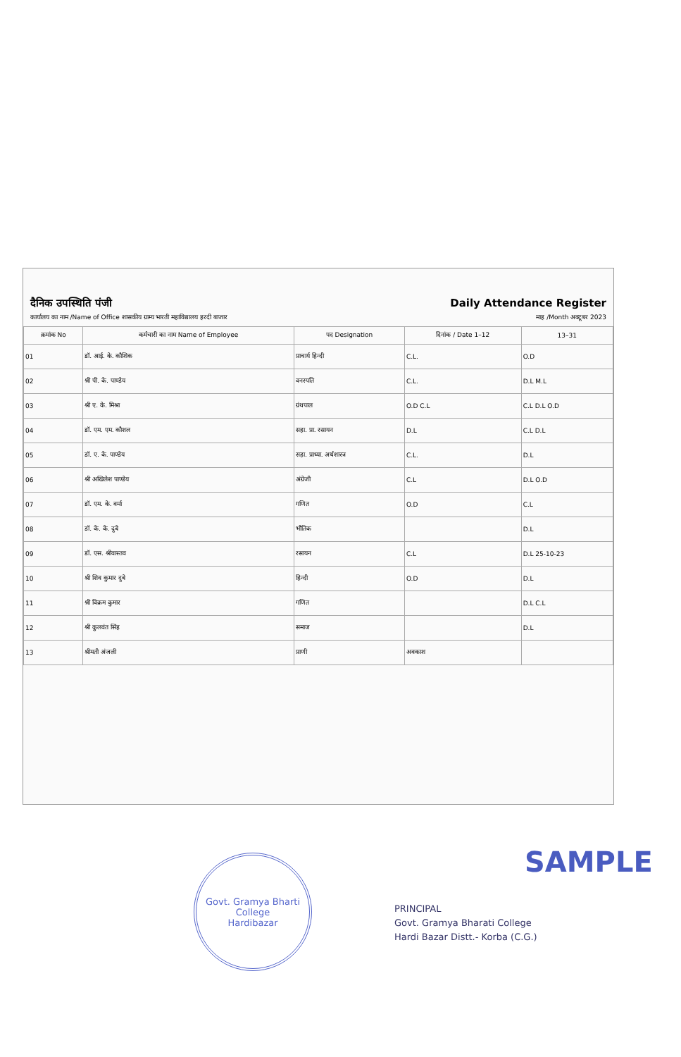दैनिक उपस्थिति पंजी Daily Attendance Register
कार्यालय का नाम /Name of Office शासकीय ग्राम्य भारती महाविद्यालय हरदी बाजार माह /Month अक्टूबर 2023
| क्रमांक No | कर्मचारी का नाम Name of Employee | पद Designation | दिनांक / Date 1–12 | 13–31 |
| --- | --- | --- | --- | --- |
| 01 | डॉ. आई. के. कौशिक | प्राचार्य हिन्दी | C.L. | O.D |
| 02 | श्री पी. के. पाण्डेय | वनस्पति | C.L. | D.L M.L |
| 03 | श्री ए. के. मिश्रा | ग्रंथपाल | O.D C.L | C.L D.L O.D |
| 04 | डॉ. एम. एम. कौशल | सहा. प्रा. रसायन | D.L | C.L D.L |
| 05 | डॉ. ए. के. पाण्डेय | सहा. प्राध्या. अर्थशास्त्र | C.L. | D.L |
| 06 | श्री अखिलेश पाण्डेय | अंग्रेजी | C.L | D.L O.D |
| 07 | डॉ. एम. के. वर्मा | गणित | O.D | C.L |
| 08 | डॉ. के. के. दुबे | भौतिक | | D.L |
| 09 | डॉ. एस. श्रीवास्तव | रसायन | C.L | D.L 25-10-23 |
| 10 | श्री शिव कुमार दुबे | हिन्दी | O.D | D.L |
| 11 | श्री विक्रम कुमार | गणित | | D.L C.L |
| 12 | श्री कुलवंत सिंह | समाज | | D.L |
| 13 | श्रीमती अंजली | प्राणी | अवकाश | |
Govt. Gramya Bharti College
Hardibazar
SAMPLE
PRINCIPAL
Govt. Gramya Bharati College
Hardi Bazar Distt.- Korba (C.G.)